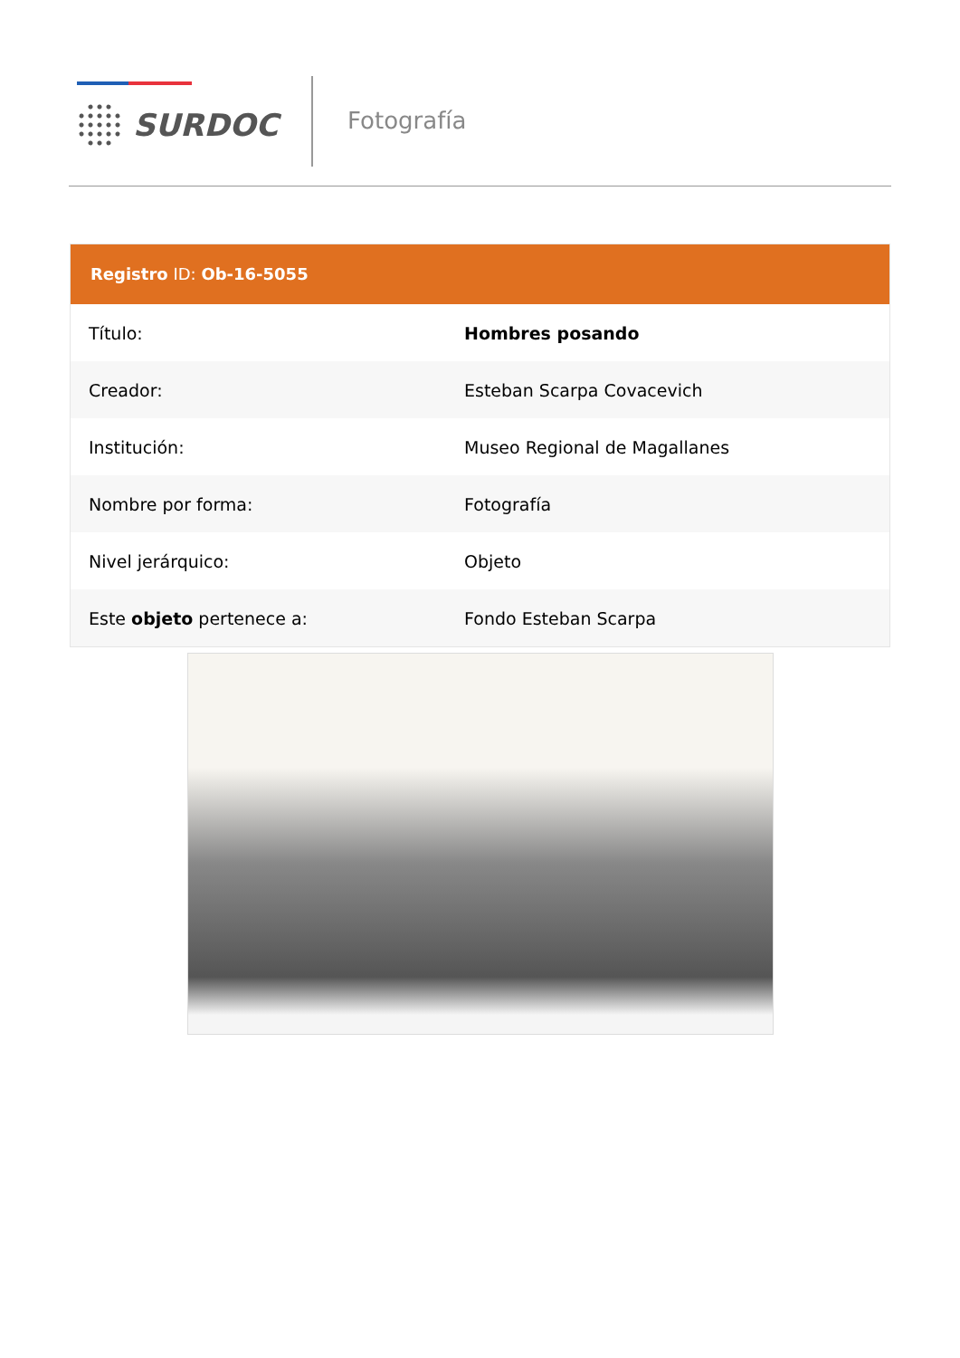SURDOC Fotografía
Registro ID: Ob-16-5055
| Título: | Hombres posando |
| Creador: | Esteban Scarpa Covacevich |
| Institución: | Museo Regional de Magallanes |
| Nombre por forma: | Fotografía |
| Nivel jerárquico: | Objeto |
| Este objeto pertenece a: | Fondo Esteban Scarpa |